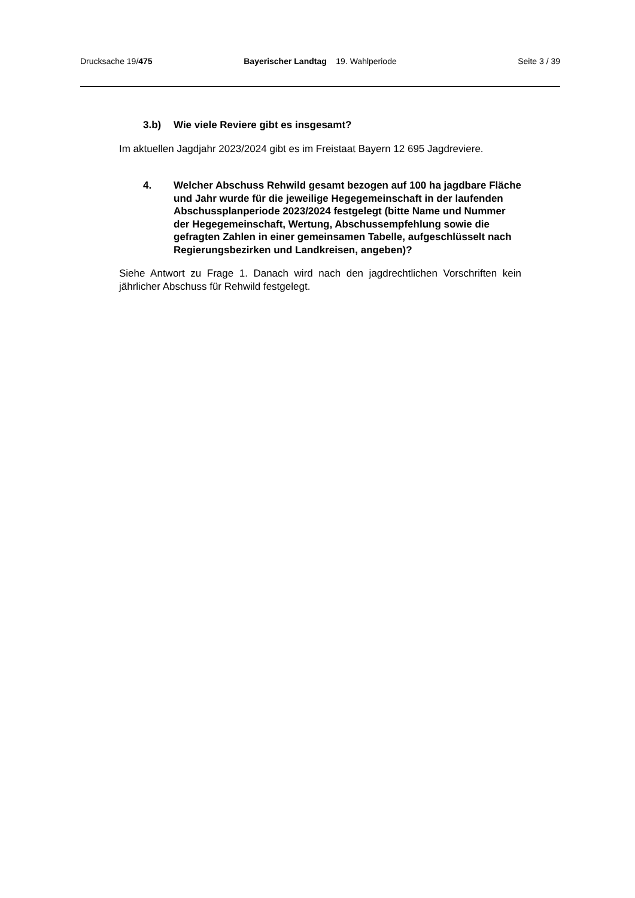Drucksache 19/475 Bayerischer Landtag 19. Wahlperiode
Seite 3 / 39
3.b) Wie viele Reviere gibt es insgesamt?
Im aktuellen Jagdjahr 2023/2024 gibt es im Freistaat Bayern 12 695 Jagdreviere.
4. Welcher Abschuss Rehwild gesamt bezogen auf 100 ha jagdbare Fläche und Jahr wurde für die jeweilige Hegegemeinschaft in der laufenden Abschussplanperiode 2023/2024 festgelegt (bitte Name und Nummer der Hegegemeinschaft, Wertung, Abschussempfehlung sowie die gefragten Zahlen in einer gemeinsamen Tabelle, aufgeschlüsselt nach Regierungsbezirken und Landkreisen, angeben)?
Siehe Antwort zu Frage 1. Danach wird nach den jagdrechtlichen Vorschriften kein jährlicher Abschuss für Rehwild festgelegt.